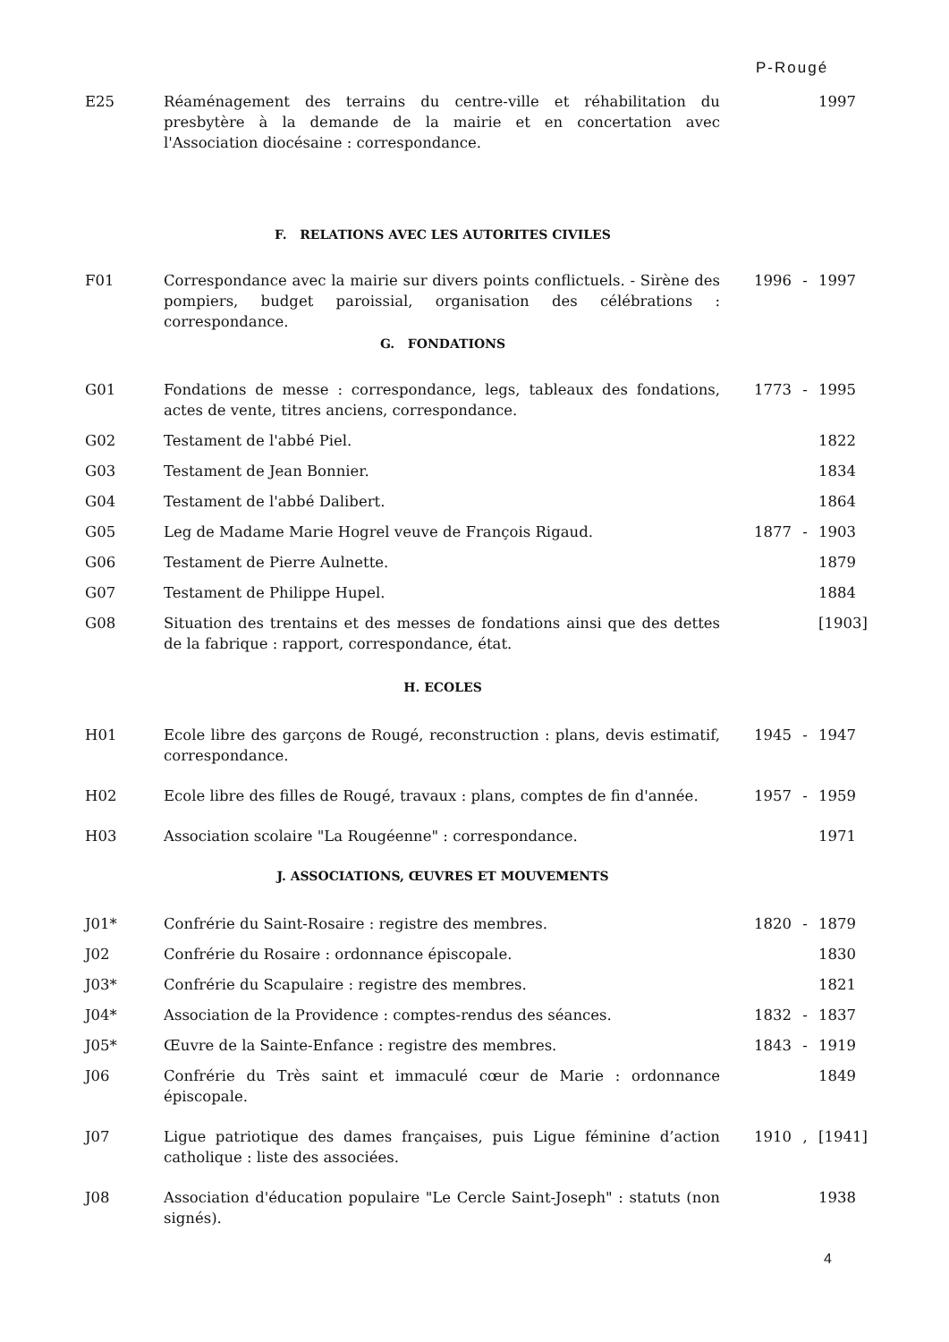P-Rougé
| E25 | Réaménagement des terrains du centre-ville et réhabilitation du presbytère à la demande de la mairie et en concertation avec l'Association diocésaine : correspondance. | | | 1997 |
F. RELATIONS AVEC LES AUTORITES CIVILES
| F01 | Correspondance avec la mairie sur divers points conflictuels. - Sirène des pompiers, budget paroissial, organisation des célébrations : correspondance. | 1996 | - | 1997 |
G. FONDATIONS
| G01 | Fondations de messe : correspondance, legs, tableaux des fondations, actes de vente, titres anciens, correspondance. | 1773 | - | 1995 |
| G02 | Testament de l'abbé Piel. | | | 1822 |
| G03 | Testament de Jean Bonnier. | | | 1834 |
| G04 | Testament de l'abbé Dalibert. | | | 1864 |
| G05 | Leg de Madame Marie Hogrel veuve de François Rigaud. | 1877 | - | 1903 |
| G06 | Testament de Pierre Aulnette. | | | 1879 |
| G07 | Testament de Philippe Hupel. | | | 1884 |
| G08 | Situation des trentains et des messes de fondations ainsi que des dettes de la fabrique : rapport, correspondance, état. | | | [1903] |
H. ECOLES
| H01 | Ecole libre des garçons de Rougé, reconstruction : plans, devis estimatif, correspondance. | 1945 | - | 1947 |
| H02 | Ecole libre des filles de Rougé, travaux : plans, comptes de fin d'année. | 1957 | - | 1959 |
| H03 | Association scolaire "La Rougéenne" : correspondance. | | | 1971 |
J. ASSOCIATIONS, ŒUVRES ET MOUVEMENTS
| J01* | Confrérie du Saint-Rosaire : registre des membres. | 1820 | - | 1879 |
| J02 | Confrérie du Rosaire : ordonnance épiscopale. | | | 1830 |
| J03* | Confrérie du Scapulaire : registre des membres. | | | 1821 |
| J04* | Association de la Providence : comptes-rendus des séances. | 1832 | - | 1837 |
| J05* | Œuvre de la Sainte-Enfance : registre des membres. | 1843 | - | 1919 |
| J06 | Confrérie du Très saint et immaculé cœur de Marie : ordonnance épiscopale. | | | 1849 |
| J07 | Ligue patriotique des dames françaises, puis Ligue féminine d’action catholique : liste des associées. | 1910 | , | [1941] |
| J08 | Association d'éducation populaire "Le Cercle Saint-Joseph" : statuts (non signés). | | | 1938 |
4